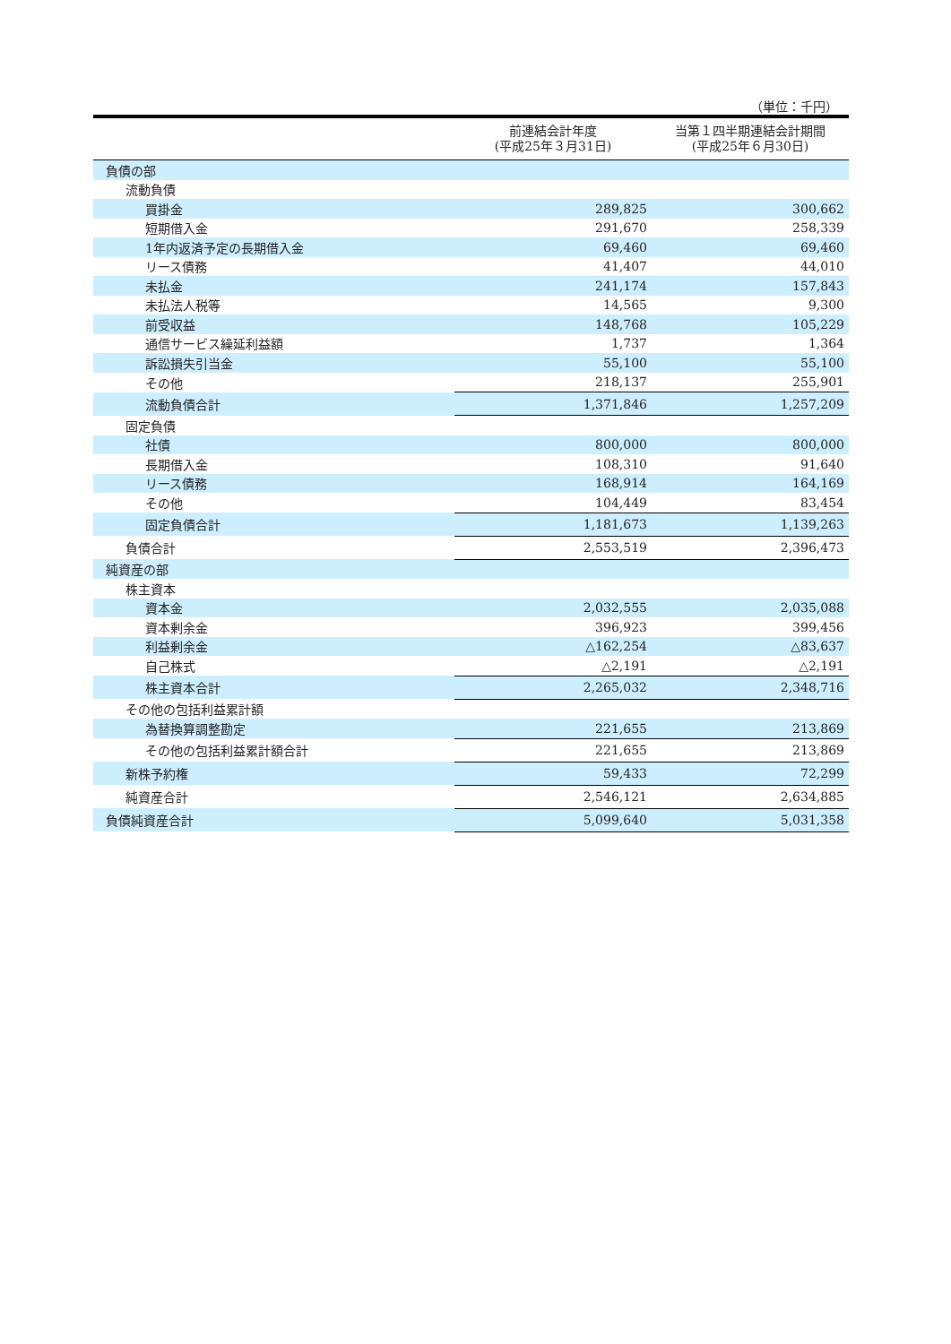（単位：千円）
| | 前連結会計年度 (平成25年３月31日) | 当第１四半期連結会計期間 (平成25年６月30日) |
| --- | --- | --- |
| 負債の部 | | |
| 流動負債 | | |
| 買掛金 | 289,825 | 300,662 |
| 短期借入金 | 291,670 | 258,339 |
| 1年内返済予定の長期借入金 | 69,460 | 69,460 |
| リース債務 | 41,407 | 44,010 |
| 未払金 | 241,174 | 157,843 |
| 未払法人税等 | 14,565 | 9,300 |
| 前受収益 | 148,768 | 105,229 |
| 通信サービス繰延利益額 | 1,737 | 1,364 |
| 訴訟損失引当金 | 55,100 | 55,100 |
| その他 | 218,137 | 255,901 |
| 流動負債合計 | 1,371,846 | 1,257,209 |
| 固定負債 | | |
| 社債 | 800,000 | 800,000 |
| 長期借入金 | 108,310 | 91,640 |
| リース債務 | 168,914 | 164,169 |
| その他 | 104,449 | 83,454 |
| 固定負債合計 | 1,181,673 | 1,139,263 |
| 負債合計 | 2,553,519 | 2,396,473 |
| 純資産の部 | | |
| 株主資本 | | |
| 資本金 | 2,032,555 | 2,035,088 |
| 資本剰余金 | 396,923 | 399,456 |
| 利益剰余金 | △162,254 | △83,637 |
| 自己株式 | △2,191 | △2,191 |
| 株主資本合計 | 2,265,032 | 2,348,716 |
| その他の包括利益累計額 | | |
| 為替換算調整勘定 | 221,655 | 213,869 |
| その他の包括利益累計額合計 | 221,655 | 213,869 |
| 新株予約権 | 59,433 | 72,299 |
| 純資産合計 | 2,546,121 | 2,634,885 |
| 負債純資産合計 | 5,099,640 | 5,031,358 |